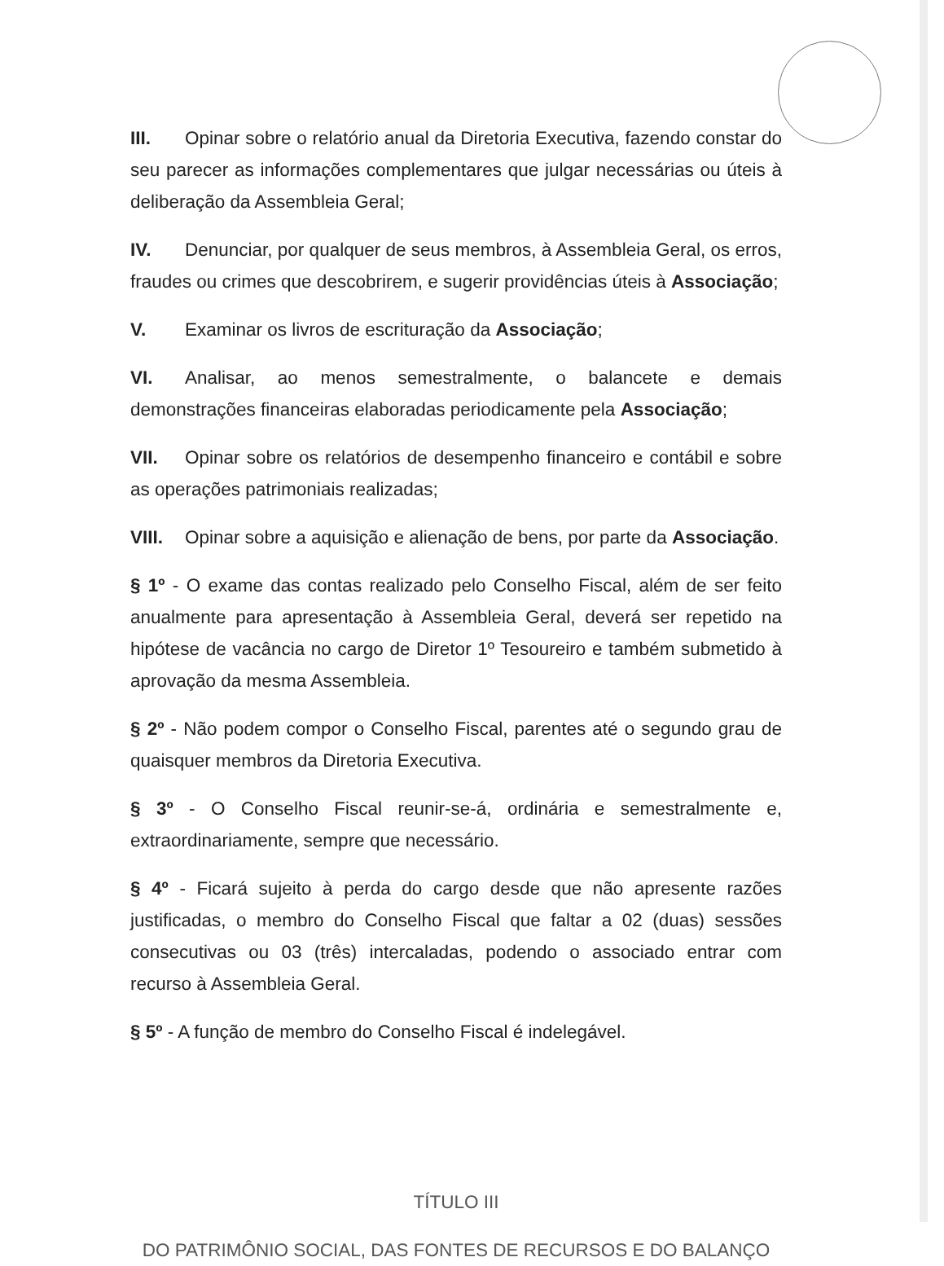III. Opinar sobre o relatório anual da Diretoria Executiva, fazendo constar do seu parecer as informações complementares que julgar necessárias ou úteis à deliberação da Assembleia Geral;
IV. Denunciar, por qualquer de seus membros, à Assembleia Geral, os erros, fraudes ou crimes que descobrirem, e sugerir providências úteis à Associação;
V. Examinar os livros de escrituração da Associação;
VI. Analisar, ao menos semestralmente, o balancete e demais demonstrações financeiras elaboradas periodicamente pela Associação;
VII. Opinar sobre os relatórios de desempenho financeiro e contábil e sobre as operações patrimoniais realizadas;
VIII. Opinar sobre a aquisição e alienação de bens, por parte da Associação.
§ 1º - O exame das contas realizado pelo Conselho Fiscal, além de ser feito anualmente para apresentação à Assembleia Geral, deverá ser repetido na hipótese de vacância no cargo de Diretor 1º Tesoureiro e também submetido à aprovação da mesma Assembleia.
§ 2º - Não podem compor o Conselho Fiscal, parentes até o segundo grau de quaisquer membros da Diretoria Executiva.
§ 3º - O Conselho Fiscal reunir-se-á, ordinária e semestralmente e, extraordinariamente, sempre que necessário.
§ 4º - Ficará sujeito à perda do cargo desde que não apresente razões justificadas, o membro do Conselho Fiscal que faltar a 02 (duas) sessões consecutivas ou 03 (três) intercaladas, podendo o associado entrar com recurso à Assembleia Geral.
§ 5º - A função de membro do Conselho Fiscal é indelegável.
TÍTULO III
DO PATRIMÔNIO SOCIAL, DAS FONTES DE RECURSOS E DO BALANÇO